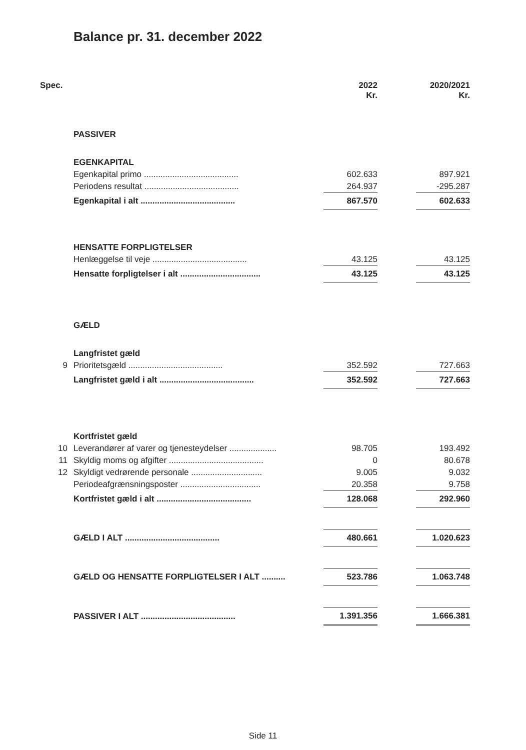Balance pr. 31. december 2022
| Spec. | | 2022 Kr. | | 2020/2021 Kr. |
| --- | --- | --- | --- | --- |
| | PASSIVER | | | |
| | EGENKAPITAL | | | |
| | Egenkapital primo ........................................ | 602.633 | | 897.921 |
| | Periodens resultat ........................................ | 264.937 | | -295.287 |
| | Egenkapital i alt ........................................ | 867.570 | | 602.633 |
| | HENSATTE FORPLIGTELSER | | | |
| | Henlæggelse til veje ........................................ | 43.125 | | 43.125 |
| | Hensatte forpligtelser i alt .................................. | 43.125 | | 43.125 |
| | GÆLD | | | |
| | Langfristet gæld | | | |
| 9 | Prioritetsgæld ........................................ | 352.592 | | 727.663 |
| | Langfristet gæld i alt ........................................ | 352.592 | | 727.663 |
| | Kortfristet gæld | | | |
| 10 | Leverandører af varer og tjenesteydelser .................... | 98.705 | | 193.492 |
| 11 | Skyldig moms og afgifter ........................................ | 0 | | 80.678 |
| 12 | Skyldigt vedrørende personale .............................. | 9.005 | | 9.032 |
| | Periodeafgrænsningsposter .................................. | 20.358 | | 9.758 |
| | Kortfristet gæld i alt ........................................ | 128.068 | | 292.960 |
| | GÆLD I ALT ........................................ | 480.661 | | 1.020.623 |
| | GÆLD OG HENSATTE FORPLIGTELSER I ALT .......... | 523.786 | | 1.063.748 |
| | PASSIVER I ALT ........................................ | 1.391.356 | | 1.666.381 |
Side 11